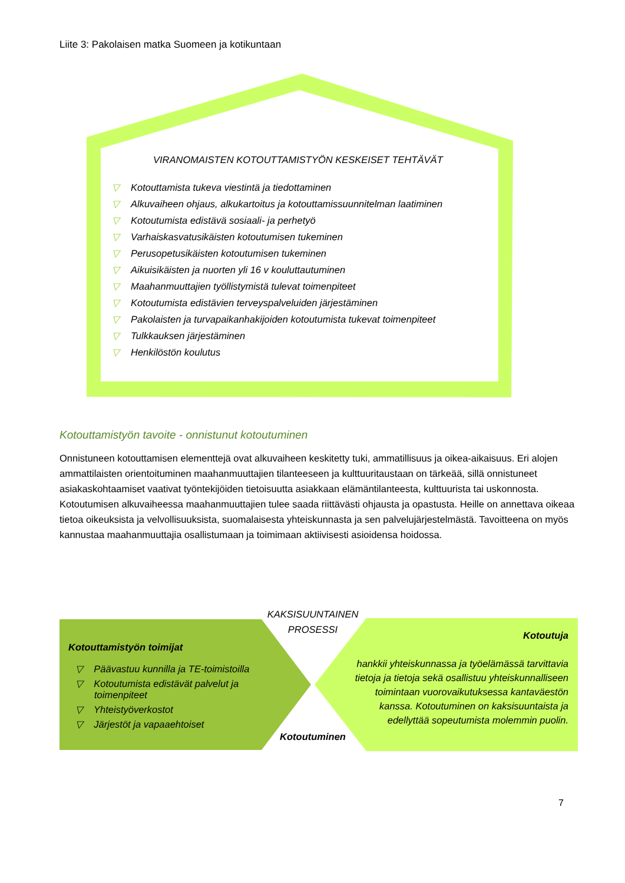Liite 3: Pakolaisen matka Suomeen ja kotikuntaan
VIRANOMAISTEN KOTOUTTAMISTYÖN KESKEISET TEHTÄVÄT
▽ Kotouttamista tukeva viestintä ja tiedottaminen
▽ Alkuvaiheen ohjaus, alkukartoitus ja kotouttamissuunnitelman laatiminen
▽ Kotoutumista edistävä sosiaali- ja perhetyö
▽ Varhaiskasvatusikäisten kotoutumisen tukeminen
▽ Perusopetusikäisten kotoutumisen tukeminen
▽ Aikuisikäisten ja nuorten yli 16 v kouluttautuminen
▽ Maahanmuuttajien työllistymistä tulevat toimenpiteet
▽ Kotoutumista edistävien terveyspalveluiden järjestäminen
▽ Pakolaisten ja turvapaikanhakijoiden kotoutumista tukevat toimenpiteet
▽ Tulkkauksen järjestäminen
▽ Henkilöstön koulutus
Kotouttamistyön tavoite - onnistunut kotoutuminen
Onnistuneen kotouttamisen elementtejä ovat alkuvaiheen keskitetty tuki, ammatillisuus ja oikea-aikaisuus. Eri alojen ammattilaisten orientoituminen maahanmuuttajien tilanteeseen ja kulttuuritaustaan on tärkeää, sillä onnistuneet asiakaskohtaamiset vaativat työntekijöiden tietoisuutta asiakkaan elämäntilanteesta, kulttuurista tai uskonnosta. Kotoutumisen alkuvaiheessa maahanmuuttajien tulee saada riittävästi ohjausta ja opastusta. Heille on annettava oikeaa tietoa oikeuksista ja velvollisuuksista, suomalaisesta yhteiskunnasta ja sen palvelujärjestelmästä. Tavoitteena on myös kannustaa maahanmuuttajia osallistumaan ja toimimaan aktiivisesti asioidensa hoidossa.
KAKSISUUNTAINEN
PROSESSI
Kotouttamistyön toimijat
▽ Päävastuu kunnilla ja TE-toimistoilla
▽ Kotoutumista edistävät palvelut ja toimenpiteet
▽ Yhteistyöverkostot
▽ Järjestöt ja vapaaehtoiset
Kotoutuja
hankkii yhteiskunnassa ja työelämässä tarvittavia tietoja ja tietoja sekä osallistuu yhteiskunnalliseen toimintaan vuorovaikutuksessa kantaväestön kanssa. Kotoutuminen on kaksisuuntaista ja edellyttää sopeutumista molemmin puolin.
Kotoutuminen
7